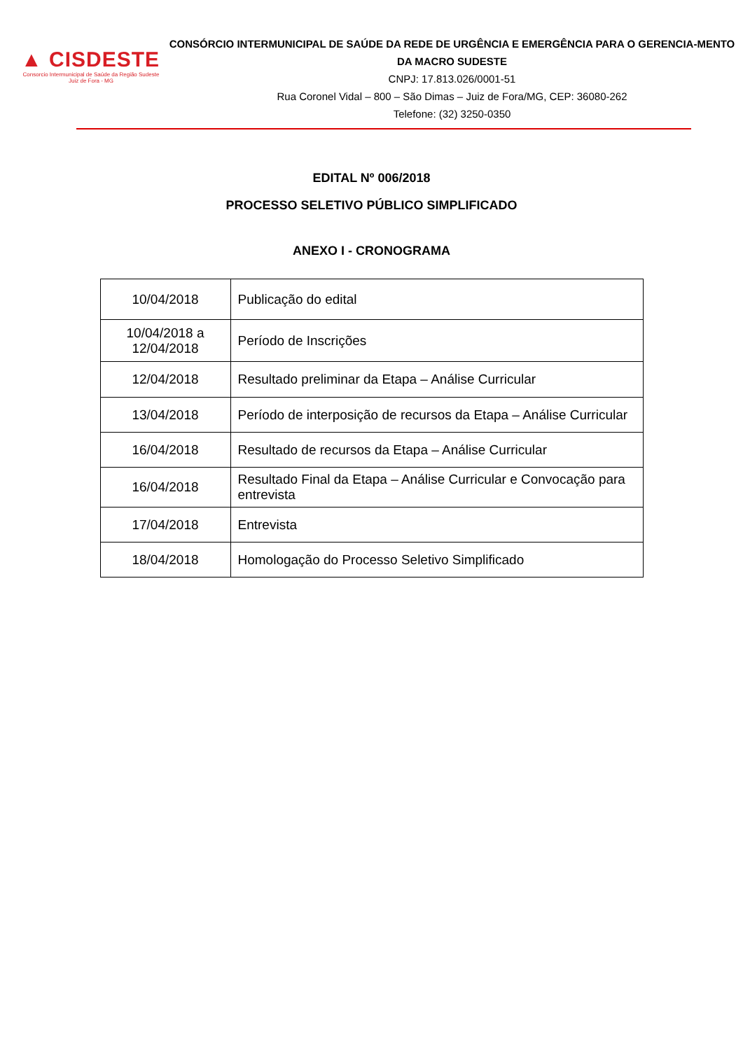▲ CISDESTE
Consorcio Intermunicipal de Saúde da Região Sudeste
Juiz de Fora - MG
CONSÓRCIO INTERMUNICIPAL DE SAÚDE DA REDE DE URGÊNCIA E EMERGÊNCIA PARA O GERENCIA-MENTO DA MACRO SUDESTE
CNPJ: 17.813.026/0001-51
Rua Coronel Vidal – 800 – São Dimas – Juiz de Fora/MG, CEP: 36080-262
Telefone: (32) 3250-0350
EDITAL Nº 006/2018
PROCESSO SELETIVO PÚBLICO SIMPLIFICADO
ANEXO I - CRONOGRAMA
| 10/04/2018 | Publicação do edital |
| 10/04/2018 a 12/04/2018 | Período de Inscrições |
| 12/04/2018 | Resultado preliminar da Etapa – Análise Curricular |
| 13/04/2018 | Período de interposição de recursos da Etapa – Análise Curricular |
| 16/04/2018 | Resultado de recursos da Etapa – Análise Curricular |
| 16/04/2018 | Resultado Final da Etapa – Análise Curricular e Convocação para entrevista |
| 17/04/2018 | Entrevista |
| 18/04/2018 | Homologação do Processo Seletivo Simplificado |